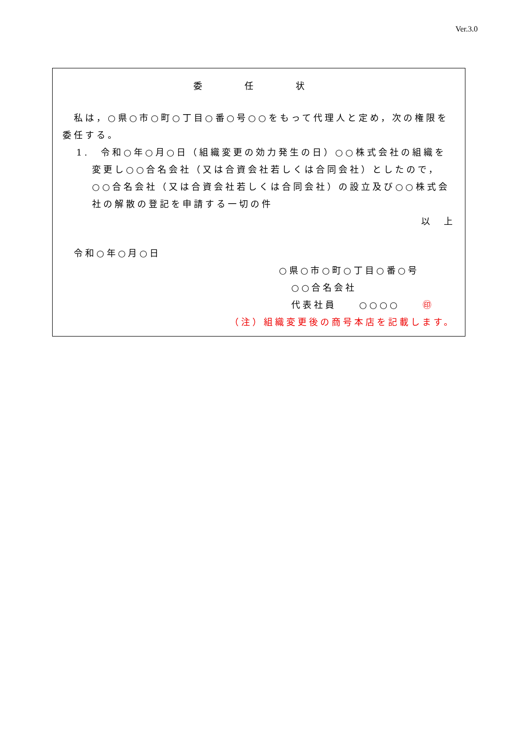Ver.3.0
委 任 状
　私は，○県○市○町○丁目○番○号○○をもって代理人と定め，次の権限を委任する。
1.　令和○年○月○日（組織変更の効力発生の日）○○株式会社の組織を変更し○○合名会社（又は合資会社若しくは合同会社）としたので，○○合名会社（又は合資会社若しくは合同会社）の設立及び○○株式会社の解散の登記を申請する一切の件
以　上
　令和○年○月○日
○県○市○町○丁目○番○号
○○合名会社
代表社員　　○○○○　　㊞
（注）組織変更後の商号本店を記載します。